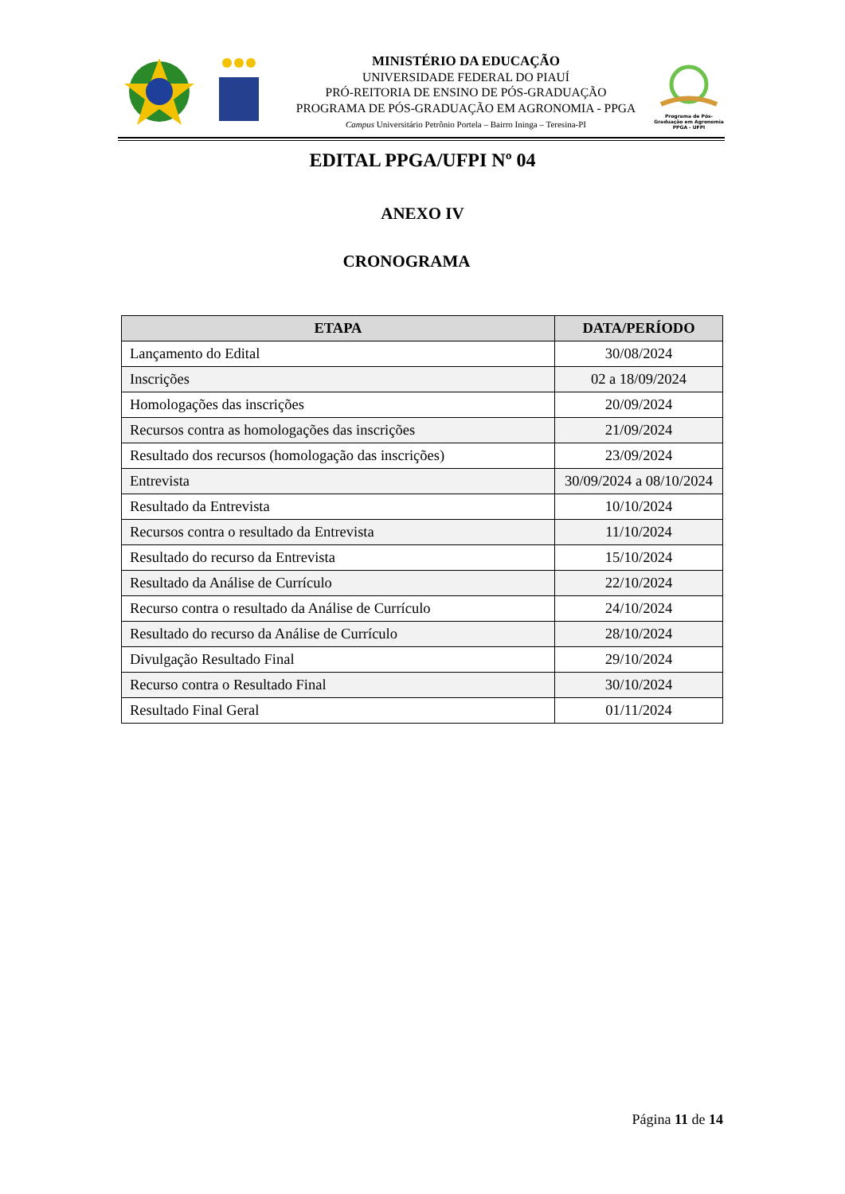MINISTÉRIO DA EDUCAÇÃO
UNIVERSIDADE FEDERAL DO PIAUÍ
PRÓ-REITORIA DE ENSINO DE PÓS-GRADUAÇÃO
PROGRAMA DE PÓS-GRADUAÇÃO EM AGRONOMIA - PPGA
Campus Universitário Petrônio Portela – Bairro Ininga – Teresina-PI
Programa de Pós-Graduação em Agronomia PPGA - UFPI
EDITAL PPGA/UFPI Nº 04
ANEXO IV
CRONOGRAMA
| ETAPA | DATA/PERÍODO |
| --- | --- |
| Lançamento do Edital | 30/08/2024 |
| Inscrições | 02 a 18/09/2024 |
| Homologações das inscrições | 20/09/2024 |
| Recursos contra as homologações das inscrições | 21/09/2024 |
| Resultado dos recursos (homologação das inscrições) | 23/09/2024 |
| Entrevista | 30/09/2024 a 08/10/2024 |
| Resultado da Entrevista | 10/10/2024 |
| Recursos contra o resultado da Entrevista | 11/10/2024 |
| Resultado do recurso da Entrevista | 15/10/2024 |
| Resultado da Análise de Currículo | 22/10/2024 |
| Recurso contra o resultado da Análise de Currículo | 24/10/2024 |
| Resultado do recurso da Análise de Currículo | 28/10/2024 |
| Divulgação Resultado Final | 29/10/2024 |
| Recurso contra o Resultado Final | 30/10/2024 |
| Resultado Final Geral | 01/11/2024 |
Página 11 de 14